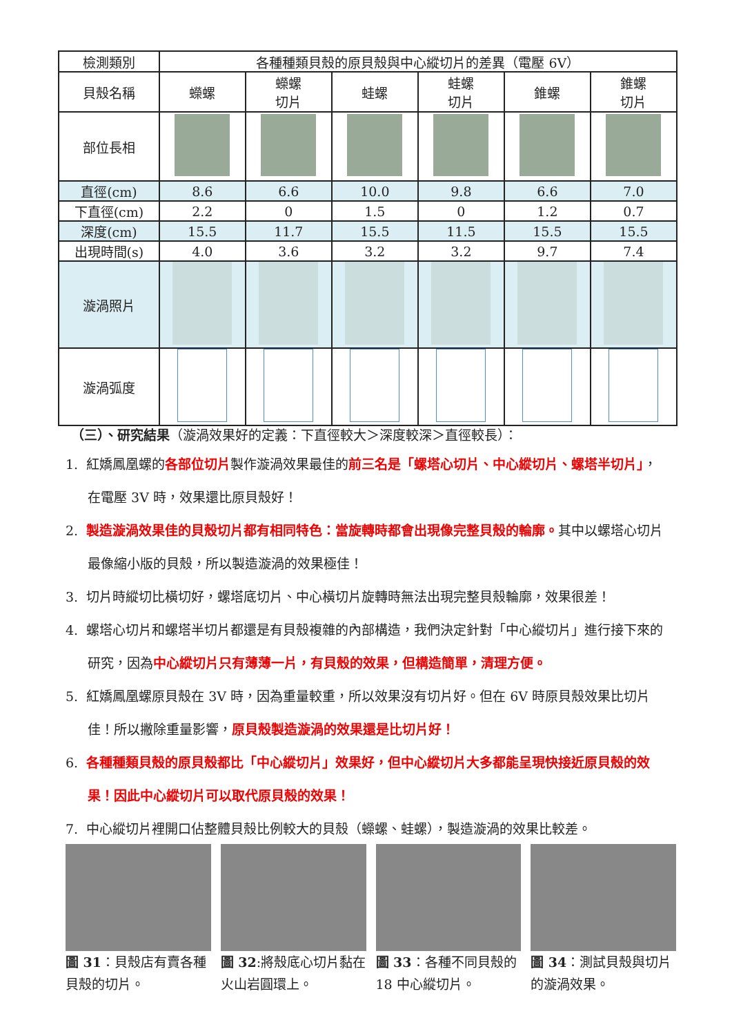| 檢測類別 | 各種種類貝殼的原貝殼與中心縱切片的差異（電壓 6V） | | | | | |
| 貝殼名稱 | 蠑螺 | 蠑螺 切片 | 蛙螺 | 蛙螺 切片 | 錐螺 | 錐螺 切片 |
| 部位長相 | | | | | | |
| 直徑(cm) | 8.6 | 6.6 | 10.0 | 9.8 | 6.6 | 7.0 |
| 下直徑(cm) | 2.2 | 0 | 1.5 | 0 | 1.2 | 0.7 |
| 深度(cm) | 15.5 | 11.7 | 15.5 | 11.5 | 15.5 | 15.5 |
| 出現時間(s) | 4.0 | 3.6 | 3.2 | 3.2 | 9.7 | 7.4 |
| 漩渦照片 | | | | | | |
| 漩渦弧度 | | | | | | |
（三）、研究結果（漩渦效果好的定義：下直徑較大＞深度較深＞直徑較長）：
1. 紅嬌鳳凰螺的各部位切片製作漩渦效果最佳的前三名是「螺塔心切片、中心縱切片、螺塔半切片」，在電壓 3V 時，效果還比原貝殼好！
2. 製造漩渦效果佳的貝殼切片都有相同特色：當旋轉時都會出現像完整貝殼的輪廓。其中以螺塔心切片最像縮小版的貝殼，所以製造漩渦的效果極佳！
3. 切片時縱切比橫切好，螺塔底切片、中心橫切片旋轉時無法出現完整貝殼輪廓，效果很差！
4. 螺塔心切片和螺塔半切片都還是有貝殼複雜的內部構造，我們決定針對「中心縱切片」進行接下來的研究，因為中心縱切片只有薄薄一片，有貝殼的效果，但構造簡單，清理方便。
5. 紅嬌鳳凰螺原貝殼在 3V 時，因為重量較重，所以效果沒有切片好。但在 6V 時原貝殼效果比切片佳！所以撇除重量影響，原貝殼製造漩渦的效果還是比切片好！
6. 各種種類貝殼的原貝殼都比「中心縱切片」效果好，但中心縱切片大多都能呈現快接近原貝殼的效果！因此中心縱切片可以取代原貝殼的效果！
7. 中心縱切片裡開口佔整體貝殼比例較大的貝殼（蠑螺、蛙螺），製造漩渦的效果比較差。
圖 31：貝殼店有賣各種貝殼的切片。 圖 32:將殼底心切片黏在火山岩圓環上。
圖 33：各種不同貝殼的 18 中心縱切片。
圖 34：測試貝殼與切片的漩渦效果。